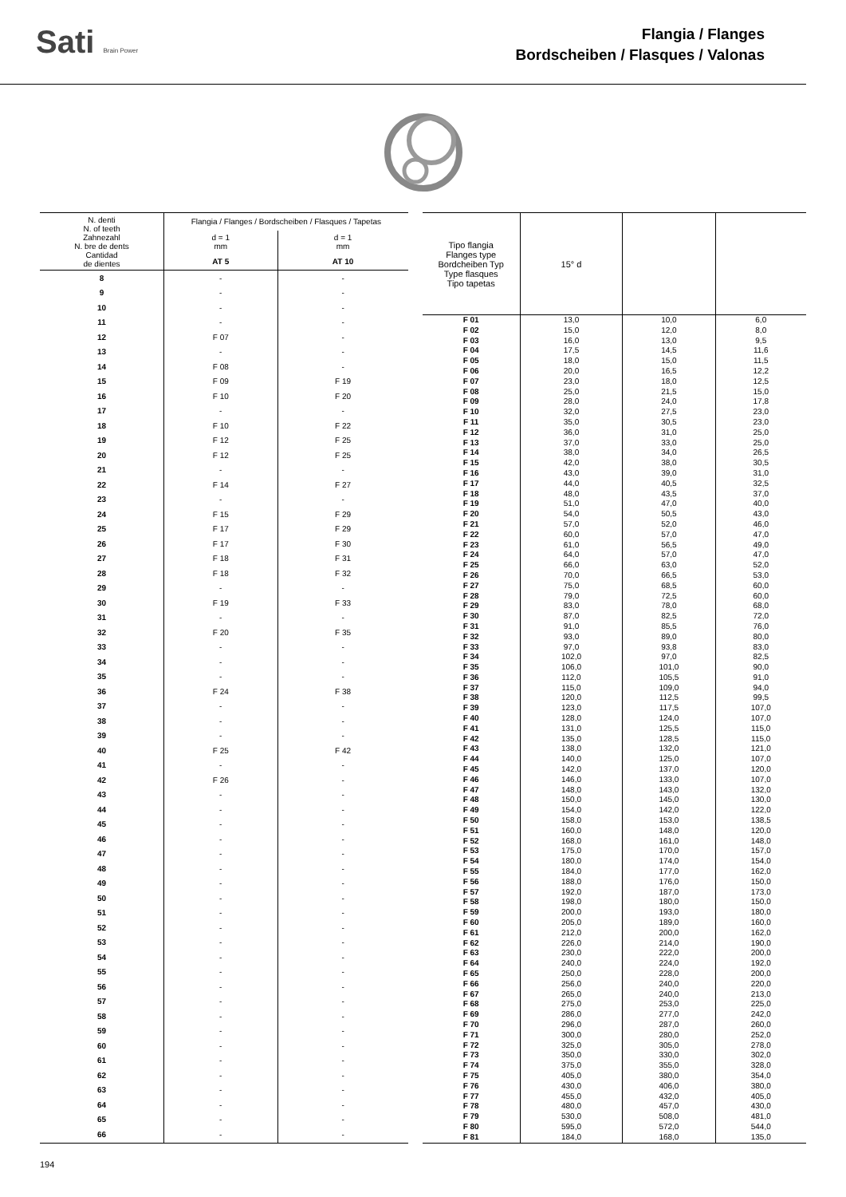Sati Brain Power
Flangia / Flanges
Bordscheiben / Flasques / Valonas
| N. denti N. of teeth Zahnezahl N. bre de dents Cantidad de dientes | Flangia / Flanges / Bordscheiben / Flasques / Tapetas | |
| --- | --- | --- |
| | d = 1 mm | d = 1 mm |
| | AT 5 | AT 10 |
| 8 | - | - |
| 9 | - | - |
| 10 | - | - |
| 11 | - | - |
| 12 | F 07 | - |
| 13 | - | - |
| 14 | F 08 | - |
| 15 | F 09 | F 19 |
| 16 | F 10 | F 20 |
| 17 | - | - |
| 18 | F 10 | F 22 |
| 19 | F 12 | F 25 |
| 20 | F 12 | F 25 |
| 21 | - | - |
| 22 | F 14 | F 27 |
| 23 | - | - |
| 24 | F 15 | F 29 |
| 25 | F 17 | F 29 |
| 26 | F 17 | F 30 |
| 27 | F 18 | F 31 |
| 28 | F 18 | F 32 |
| 29 | - | - |
| 30 | F 19 | F 33 |
| 31 | - | - |
| 32 | F 20 | F 35 |
| 33 | - | - |
| 34 | - | - |
| 35 | - | - |
| 36 | F 24 | F 38 |
| 37 | - | - |
| 38 | - | - |
| 39 | - | - |
| 40 | F 25 | F 42 |
| 41 | - | - |
| 42 | F 26 | - |
| 43 | - | - |
| 44 | - | - |
| 45 | - | - |
| 46 | - | - |
| 47 | - | - |
| 48 | - | - |
| 49 | - | - |
| 50 | - | - |
| 51 | - | - |
| 52 | - | - |
| 53 | - | - |
| 54 | - | - |
| 55 | - | - |
| 56 | - | - |
| 57 | - | - |
| 58 | - | - |
| 59 | - | - |
| 60 | - | - |
| 61 | - | - |
| 62 | - | - |
| 63 | - | - |
| 64 | - | - |
| 65 | - | - |
| 66 | - | - |
| Tipo flangia Flanges type Bordcheiben Typ Type flasques Tipo tapetas | 15° d | | |
| --- | --- | --- | --- |
| F 01 | 13,0 | 10,0 | 6,0 |
| F 02 | 15,0 | 12,0 | 8,0 |
| F 03 | 16,0 | 13,0 | 9,5 |
| F 04 | 17,5 | 14,5 | 11,6 |
| F 05 | 18,0 | 15,0 | 11,5 |
| F 06 | 20,0 | 16,5 | 12,2 |
| F 07 | 23,0 | 18,0 | 12,5 |
| F 08 | 25,0 | 21,5 | 15,0 |
| F 09 | 28,0 | 24,0 | 17,8 |
| F 10 | 32,0 | 27,5 | 23,0 |
| F 11 | 35,0 | 30,5 | 23,0 |
| F 12 | 36,0 | 31,0 | 25,0 |
| F 13 | 37,0 | 33,0 | 25,0 |
| F 14 | 38,0 | 34,0 | 26,5 |
| F 15 | 42,0 | 38,0 | 30,5 |
| F 16 | 43,0 | 39,0 | 31,0 |
| F 17 | 44,0 | 40,5 | 32,5 |
| F 18 | 48,0 | 43,5 | 37,0 |
| F 19 | 51,0 | 47,0 | 40,0 |
| F 20 | 54,0 | 50,5 | 43,0 |
| F 21 | 57,0 | 52,0 | 46,0 |
| F 22 | 60,0 | 57,0 | 47,0 |
| F 23 | 61,0 | 56,5 | 49,0 |
| F 24 | 64,0 | 57,0 | 47,0 |
| F 25 | 66,0 | 63,0 | 52,0 |
| F 26 | 70,0 | 66,5 | 53,0 |
| F 27 | 75,0 | 68,5 | 60,0 |
| F 28 | 79,0 | 72,5 | 60,0 |
| F 29 | 83,0 | 78,0 | 68,0 |
| F 30 | 87,0 | 82,5 | 72,0 |
| F 31 | 91,0 | 85,5 | 76,0 |
| F 32 | 93,0 | 89,0 | 80,0 |
| F 33 | 97,0 | 93,8 | 83,0 |
| F 34 | 102,0 | 97,0 | 82,5 |
| F 35 | 106,0 | 101,0 | 90,0 |
| F 36 | 112,0 | 105,5 | 91,0 |
| F 37 | 115,0 | 109,0 | 94,0 |
| F 38 | 120,0 | 112,5 | 99,5 |
| F 39 | 123,0 | 117,5 | 107,0 |
| F 40 | 128,0 | 124,0 | 107,0 |
| F 41 | 131,0 | 125,5 | 115,0 |
| F 42 | 135,0 | 128,5 | 115,0 |
| F 43 | 138,0 | 132,0 | 121,0 |
| F 44 | 140,0 | 125,0 | 107,0 |
| F 45 | 142,0 | 137,0 | 120,0 |
| F 46 | 146,0 | 133,0 | 107,0 |
| F 47 | 148,0 | 143,0 | 132,0 |
| F 48 | 150,0 | 145,0 | 130,0 |
| F 49 | 154,0 | 142,0 | 122,0 |
| F 50 | 158,0 | 153,0 | 138,5 |
| F 51 | 160,0 | 148,0 | 120,0 |
| F 52 | 168,0 | 161,0 | 148,0 |
| F 53 | 175,0 | 170,0 | 157,0 |
| F 54 | 180,0 | 174,0 | 154,0 |
| F 55 | 184,0 | 177,0 | 162,0 |
| F 56 | 188,0 | 176,0 | 150,0 |
| F 57 | 192,0 | 187,0 | 173,0 |
| F 58 | 198,0 | 180,0 | 150,0 |
| F 59 | 200,0 | 193,0 | 180,0 |
| F 60 | 205,0 | 189,0 | 160,0 |
| F 61 | 212,0 | 200,0 | 162,0 |
| F 62 | 226,0 | 214,0 | 190,0 |
| F 63 | 230,0 | 222,0 | 200,0 |
| F 64 | 240,0 | 224,0 | 192,0 |
| F 65 | 250,0 | 228,0 | 200,0 |
| F 66 | 256,0 | 240,0 | 220,0 |
| F 67 | 265,0 | 240,0 | 213,0 |
| F 68 | 275,0 | 253,0 | 225,0 |
| F 69 | 286,0 | 277,0 | 242,0 |
| F 70 | 296,0 | 287,0 | 260,0 |
| F 71 | 300,0 | 280,0 | 252,0 |
| F 72 | 325,0 | 305,0 | 278,0 |
| F 73 | 350,0 | 330,0 | 302,0 |
| F 74 | 375,0 | 355,0 | 328,0 |
| F 75 | 405,0 | 380,0 | 354,0 |
| F 76 | 430,0 | 406,0 | 380,0 |
| F 77 | 455,0 | 432,0 | 405,0 |
| F 78 | 480,0 | 457,0 | 430,0 |
| F 79 | 530,0 | 508,0 | 481,0 |
| F 80 | 595,0 | 572,0 | 544,0 |
| F 81 | 184,0 | 168,0 | 135,0 |
194